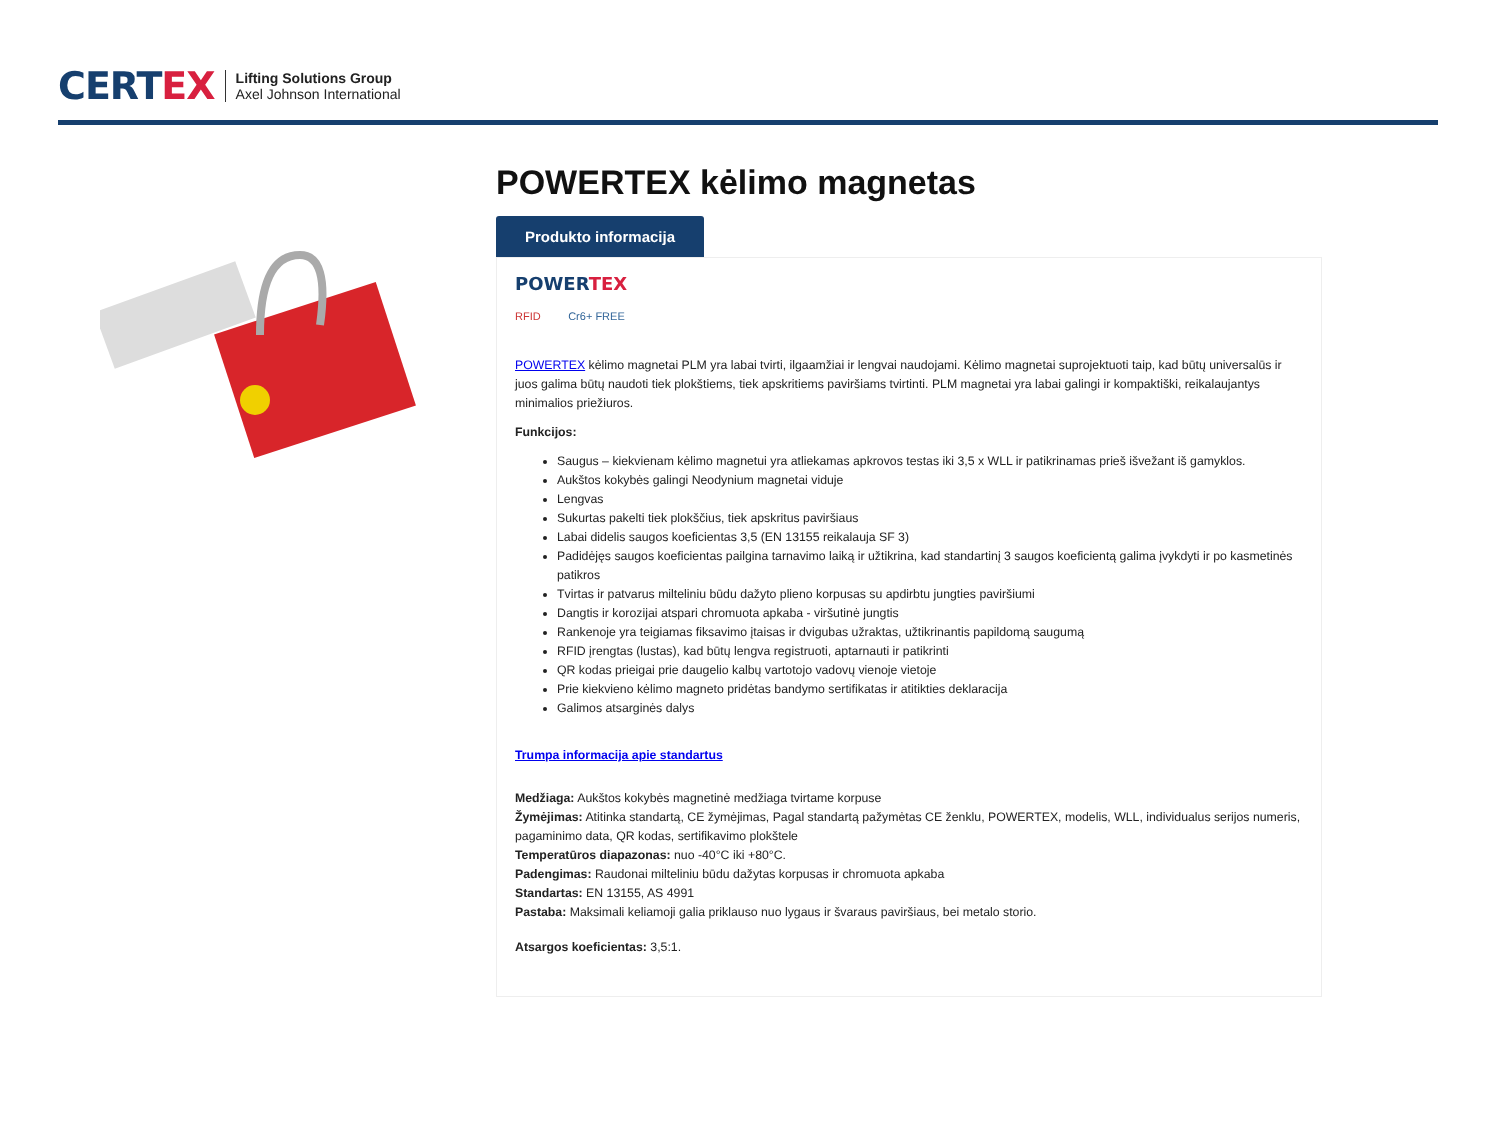CERTEX
Lifting Solutions Group
Axel Johnson International
POWERTEX kėlimo magnetas
Produkto informacija
POWERTEX
RFID Cr6+ FREE
POWERTEX kėlimo magnetai PLM yra labai tvirti, ilgaamžiai ir lengvai naudojami. Kėlimo magnetai suprojektuoti taip, kad būtų universalūs ir juos galima būtų naudoti tiek plokštiems, tiek apskritiems paviršiams tvirtinti. PLM magnetai yra labai galingi ir kompaktiški, reikalaujantys minimalios priežiuros.
Funkcijos:
Saugus – kiekvienam kėlimo magnetui yra atliekamas apkrovos testas iki 3,5 x WLL ir patikrinamas prieš išvežant iš gamyklos.
Aukštos kokybės galingi Neodynium magnetai viduje
Lengvas
Sukurtas pakelti tiek plokščius, tiek apskritus paviršiaus
Labai didelis saugos koeficientas 3,5 (EN 13155 reikalauja SF 3)
Padidėjęs saugos koeficientas pailgina tarnavimo laiką ir užtikrina, kad standartinį 3 saugos koeficientą galima įvykdyti ir po kasmetinės patikros
Tvirtas ir patvarus milteliniu būdu dažyto plieno korpusas su apdirbtu jungties paviršiumi
Dangtis ir korozijai atspari chromuota apkaba - viršutinė jungtis
Rankenoje yra teigiamas fiksavimo įtaisas ir dvigubas užraktas, užtikrinantis papildomą saugumą
RFID įrengtas (lustas), kad būtų lengva registruoti, aptarnauti ir patikrinti
QR kodas prieigai prie daugelio kalbų vartotojo vadovų vienoje vietoje
Prie kiekvieno kėlimo magneto pridėtas bandymo sertifikatas ir atitikties deklaracija
Galimos atsarginės dalys
Trumpa informacija apie standartus
Medžiaga: Aukštos kokybės magnetinė medžiaga tvirtame korpuse
Žymėjimas: Atitinka standartą, CE žymėjimas, Pagal standartą pažymėtas CE ženklu, POWERTEX, modelis, WLL, individualus serijos numeris, pagaminimo data, QR kodas, sertifikavimo plokštele
Temperatūros diapazonas: nuo -40°C iki +80°C.
Padengimas: Raudonai milteliniu būdu dažytas korpusas ir chromuota apkaba
Standartas: EN 13155, AS 4991
Pastaba: Maksimali keliamoji galia priklauso nuo lygaus ir švaraus paviršiaus, bei metalo storio.
Atsargos koeficientas: 3,5:1.